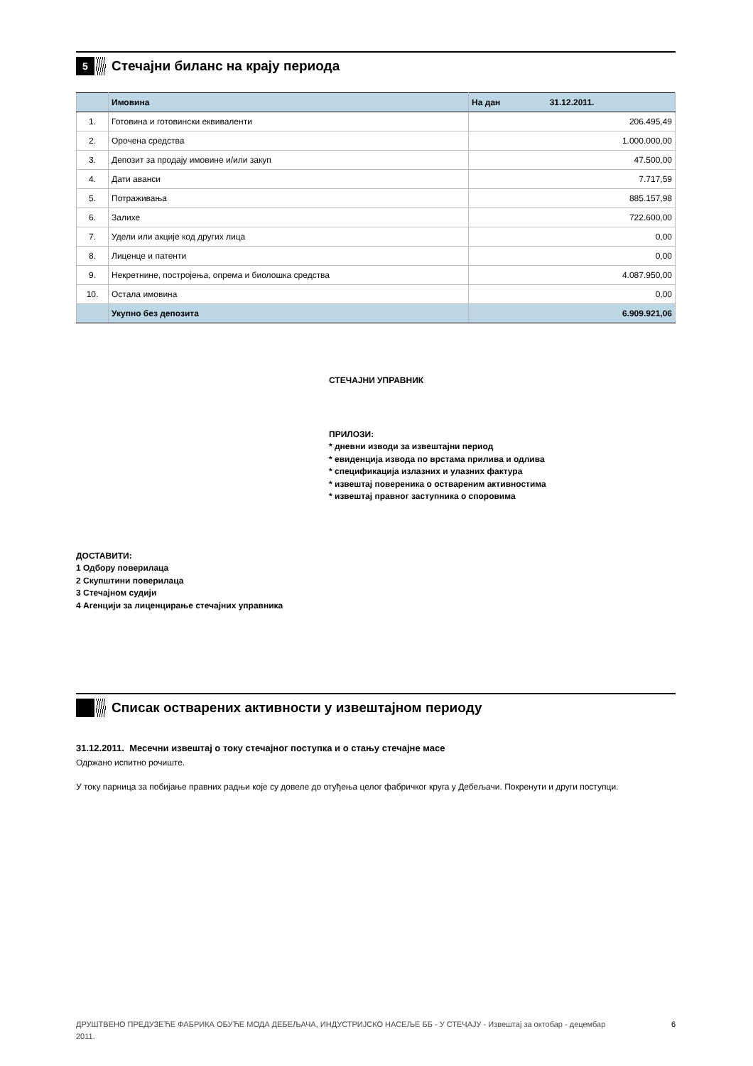5
Стечајни биланс на крају периода
| | Имовина | На дан 31.12.2011. |
| 1. | Готовина и готовински еквиваленти | 206.495,49 |
| 2. | Орочена средства | 1.000.000,00 |
| 3. | Депозит за продају имовине и/или закуп | 47.500,00 |
| 4. | Дати аванси | 7.717,59 |
| 5. | Потраживања | 885.157,98 |
| 6. | Залихе | 722.600,00 |
| 7. | Удели или акције код других лица | 0,00 |
| 8. | Лиценце и патенти | 0,00 |
| 9. | Некретнине, постројења, опрема и биолошка средства | 4.087.950,00 |
| 10. | Остала имовина | 0,00 |
| | Укупно без депозита | 6.909.921,06 |
СТЕЧАЈНИ УПРАВНИК
ПРИЛОЗИ:
* дневни изводи за извештајни период
* евиденција извода по врстама прилива и одлива
* спецификација излазних и улазних фактура
* извештај повереника о оствареним активностима
* извештај правног заступника о споровима
ДОСТАВИТИ:
1 Одбору поверилаца
2 Скупштини поверилаца
3 Стечајном судији
4 Агенцији за лиценцирање стечајних управника
Списак остварених активности у извештајном периоду
31.12.2011. Месечни извештај о току стечајног поступка и о стању стечајне масе
Одржано испитно рочиште.
У току парница за побијање правних радњи које су довеле до отуђења целог фабричког круга у Дебељачи. Покренути и други поступци.
ДРУШТВЕНО ПРЕДУЗЕЋЕ ФАБРИКА ОБУЋЕ МОДА ДЕБЕЉАЧА, ИНДУСТРИЈСКО НАСЕЉЕ ББ - У СТЕЧАЈУ - Извештај за октобар - децембар 2011.
6